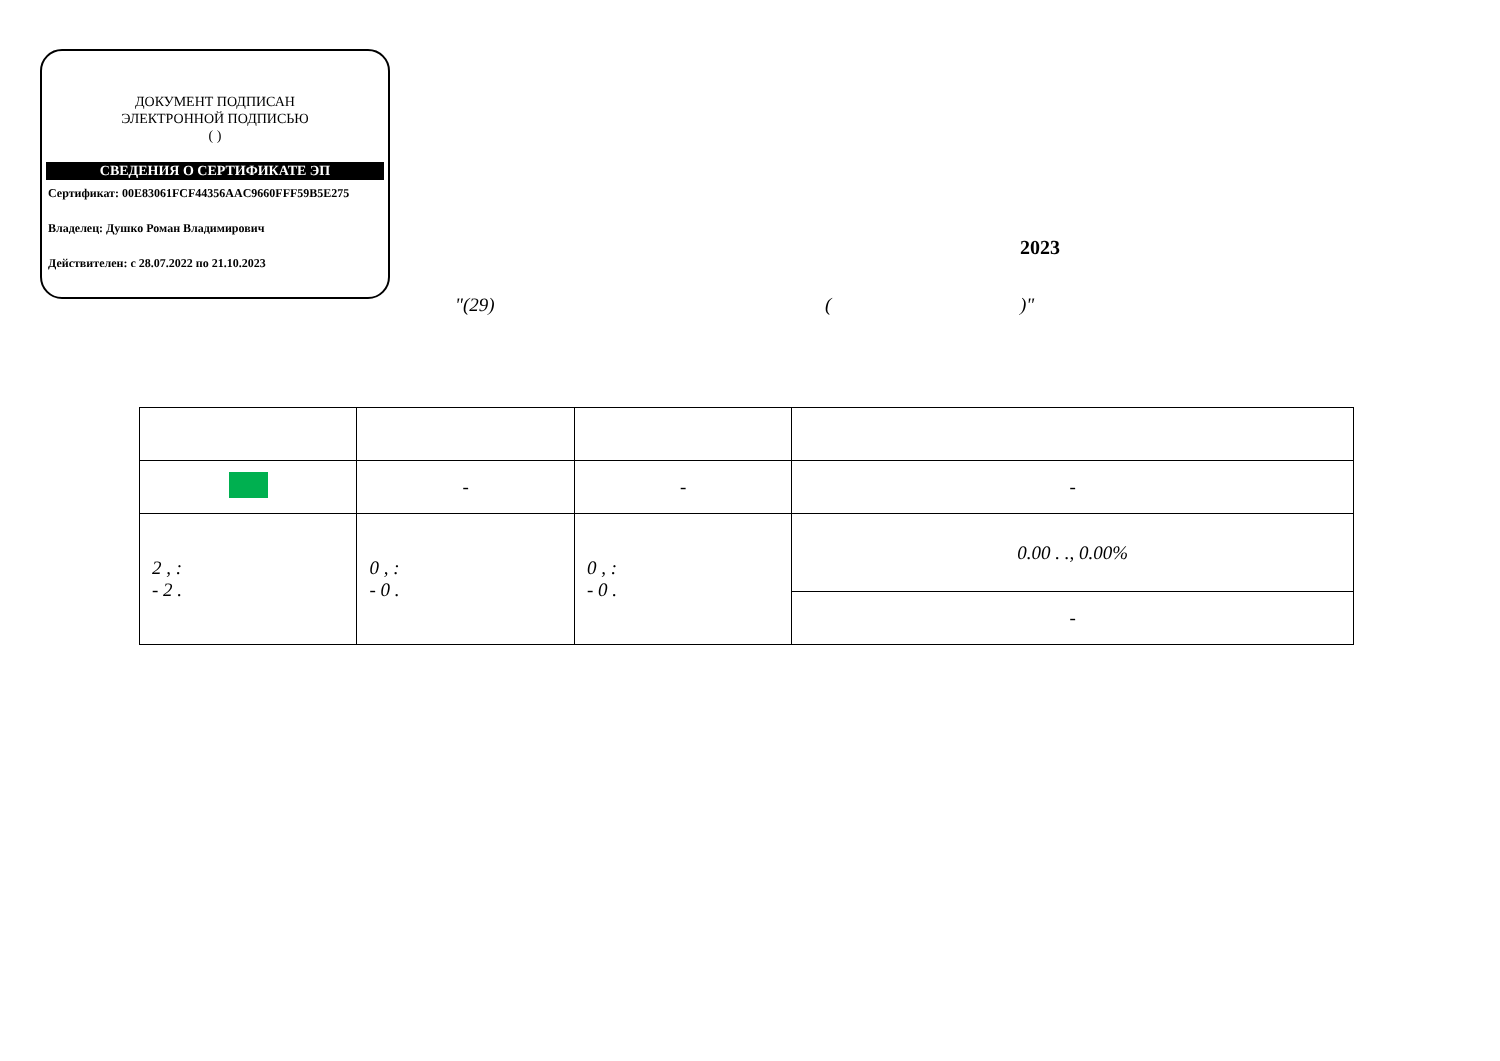ДОКУМЕНТ ПОДПИСАН
ЭЛЕКТРОННОЙ ПОДПИСЬЮ
( )
СВЕДЕНИЯ О СЕРТИФИКАТЕ ЭП
Сертификат: 00E83061FCF44356AAC9660FFF59B5E275
Владелец: Душко Роман Владимирович
Действителен: с 28.07.2022 по 21.10.2023
2023
"(29) ( )"
| | - | - | - |
| 2 , : - 2 . | 0 , : - 0 . | 0 , : - 0 . | 0.00 . ., 0.00% |
| | | | - |